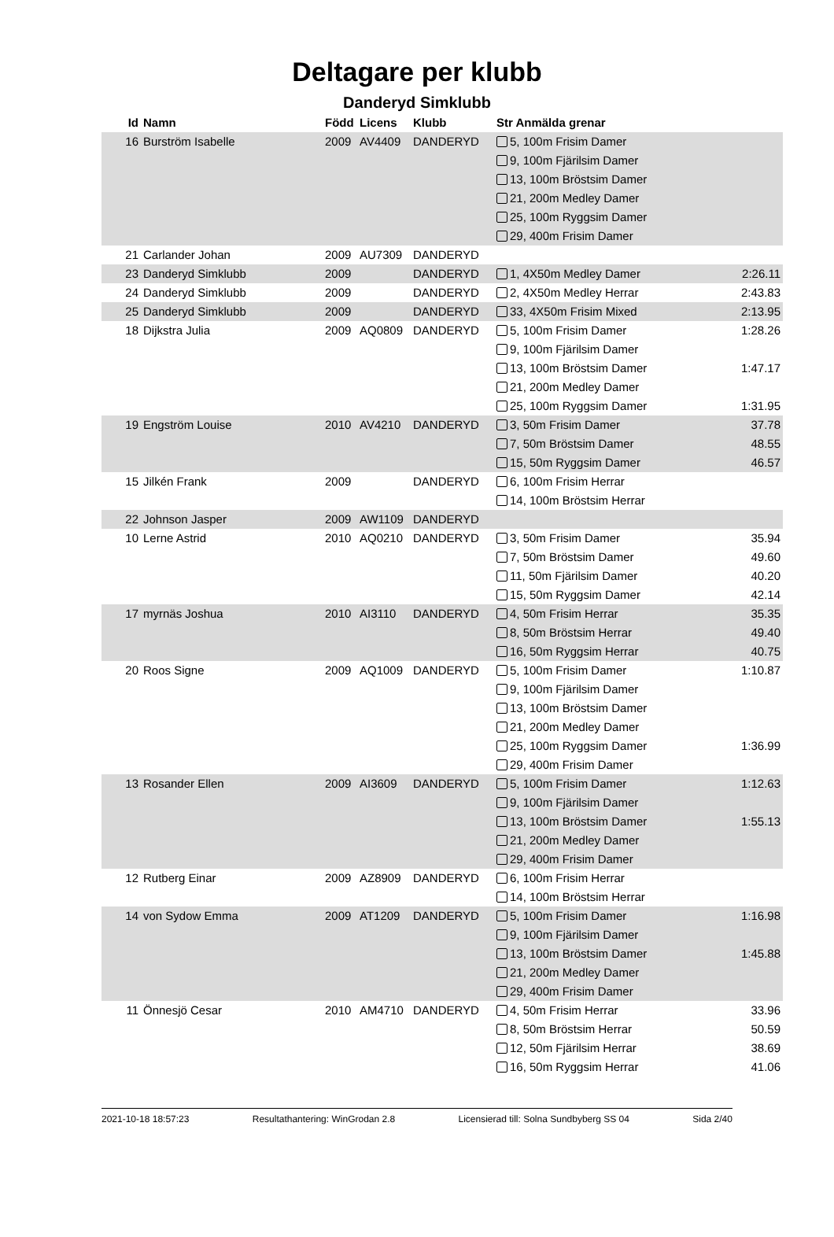Deltagare per klubb
Danderyd Simklubb
| Id | Namn | Född | Licens | Klubb | Str Anmälda grenar | |
| --- | --- | --- | --- | --- | --- | --- |
| 16 | Burström Isabelle | 2009 | AV4409 | DANDERYD | 5, 100m Frisim Damer 9, 100m Fjärilsim Damer 13, 100m Bröstsim Damer 21, 200m Medley Damer 25, 100m Ryggsim Damer 29, 400m Frisim Damer | |
| 21 | Carlander Johan | 2009 | AU7309 | DANDERYD | | |
| 23 | Danderyd Simklubb | 2009 | | DANDERYD | 1, 4X50m Medley Damer | 2:26.11 |
| 24 | Danderyd Simklubb | 2009 | | DANDERYD | 2, 4X50m Medley Herrar | 2:43.83 |
| 25 | Danderyd Simklubb | 2009 | | DANDERYD | 33, 4X50m Frisim Mixed | 2:13.95 |
| 18 | Dijkstra Julia | 2009 | AQ0809 | DANDERYD | 5, 100m Frisim Damer 9, 100m Fjärilsim Damer 13, 100m Bröstsim Damer 21, 200m Medley Damer 25, 100m Ryggsim Damer | 1:28.26 1:47.17 1:31.95 |
| 19 | Engström Louise | 2010 | AV4210 | DANDERYD | 3, 50m Frisim Damer 7, 50m Bröstsim Damer 15, 50m Ryggsim Damer | 37.78 48.55 46.57 |
| 15 | Jilkén Frank | 2009 | | DANDERYD | 6, 100m Frisim Herrar 14, 100m Bröstsim Herrar | |
| 22 | Johnson Jasper | 2009 | AW1109 | DANDERYD | | |
| 10 | Lerne Astrid | 2010 | AQ0210 | DANDERYD | 3, 50m Frisim Damer 7, 50m Bröstsim Damer 11, 50m Fjärilsim Damer 15, 50m Ryggsim Damer | 35.94 49.60 40.20 42.14 |
| 17 | myrnäs Joshua | 2010 | AI3110 | DANDERYD | 4, 50m Frisim Herrar 8, 50m Bröstsim Herrar 16, 50m Ryggsim Herrar | 35.35 49.40 40.75 |
| 20 | Roos Signe | 2009 | AQ1009 | DANDERYD | 5, 100m Frisim Damer 9, 100m Fjärilsim Damer 13, 100m Bröstsim Damer 21, 200m Medley Damer 25, 100m Ryggsim Damer 29, 400m Frisim Damer | 1:10.87 1:36.99 |
| 13 | Rosander Ellen | 2009 | AI3609 | DANDERYD | 5, 100m Frisim Damer 9, 100m Fjärilsim Damer 13, 100m Bröstsim Damer 21, 200m Medley Damer 29, 400m Frisim Damer | 1:12.63 1:55.13 |
| 12 | Rutberg Einar | 2009 | AZ8909 | DANDERYD | 6, 100m Frisim Herrar 14, 100m Bröstsim Herrar | |
| 14 | von Sydow Emma | 2009 | AT1209 | DANDERYD | 5, 100m Frisim Damer 9, 100m Fjärilsim Damer 13, 100m Bröstsim Damer 21, 200m Medley Damer 29, 400m Frisim Damer | 1:16.98 1:45.88 |
| 11 | Önnesjö Cesar | 2010 | AM4710 | DANDERYD | 4, 50m Frisim Herrar 8, 50m Bröstsim Herrar 12, 50m Fjärilsim Herrar 16, 50m Ryggsim Herrar | 33.96 50.59 38.69 41.06 |
2021-10-18 18:57:23 Resultathantering: WinGrodan 2.8 Licensierad till: Solna Sundbyberg SS 04 Sida 2/40